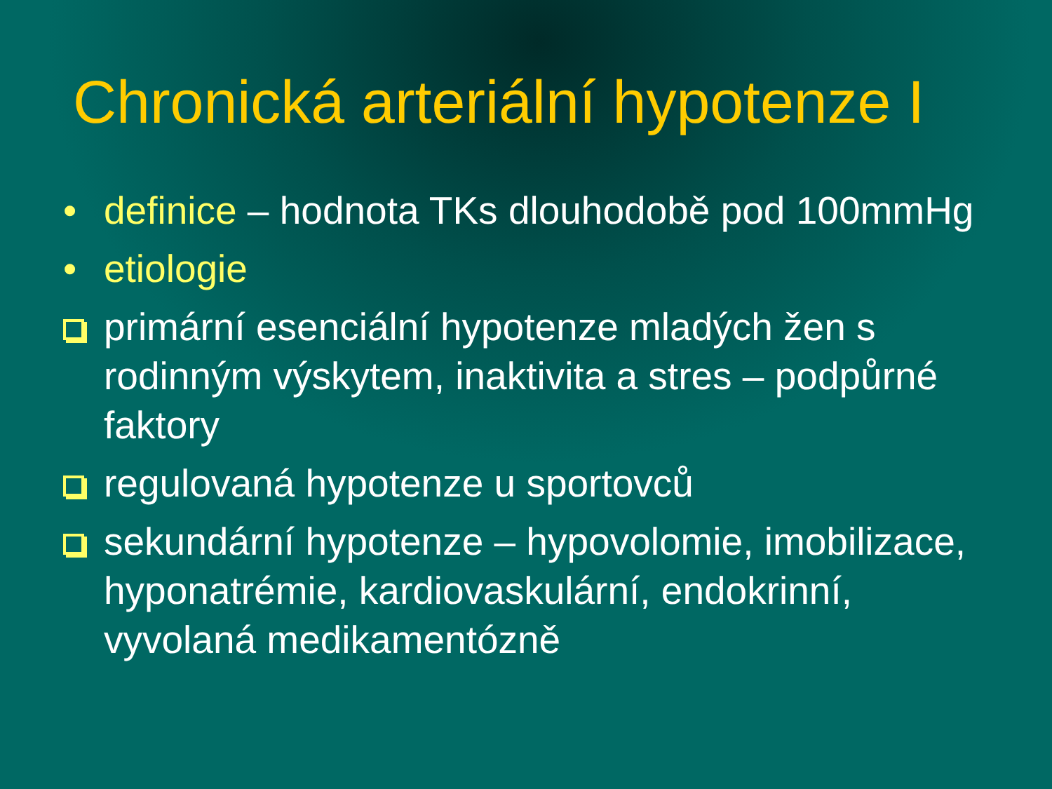Chronická arteriální hypotenze I
• definice – hodnota TKs dlouhodobě pod 100mmHg
• etiologie
primární esenciální hypotenze mladých žen s rodinným výskytem, inaktivita a stres – podpůrné faktory
regulovaná hypotenze u sportovců
sekundární hypotenze – hypovolomie, imobilizace, hyponatrémie, kardiovaskulární, endokrinní, vyvolaná medikamentózně